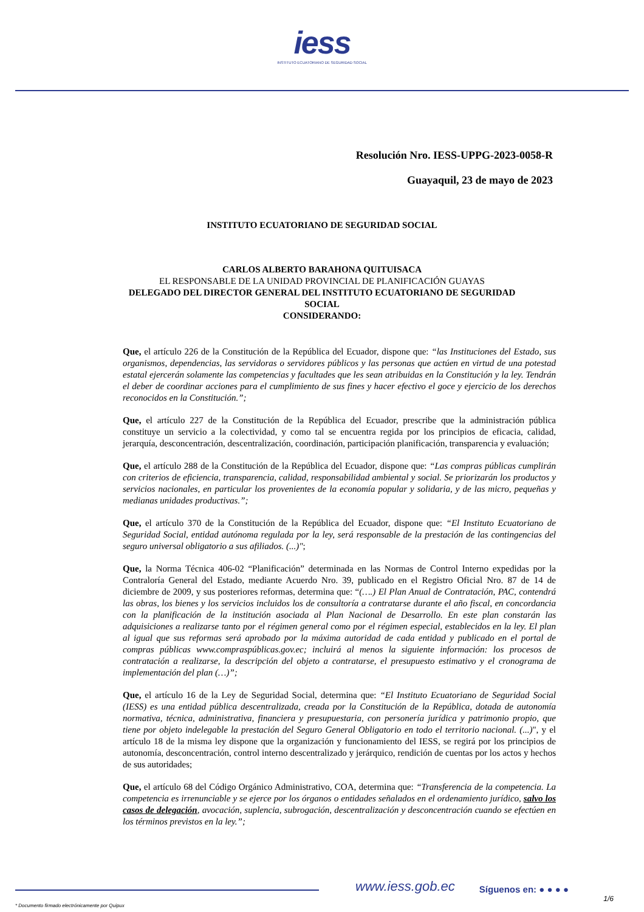iess
INSTITUTO ECUATORIANO DE SEGURIDAD SOCIAL
Resolución Nro. IESS-UPPG-2023-0058-R
Guayaquil, 23 de mayo de 2023
INSTITUTO ECUATORIANO DE SEGURIDAD SOCIAL
CARLOS ALBERTO BARAHONA QUITUISACA
EL RESPONSABLE DE LA UNIDAD PROVINCIAL DE PLANIFICACIÓN GUAYAS
DELEGADO DEL DIRECTOR GENERAL DEL INSTITUTO ECUATORIANO DE SEGURIDAD SOCIAL
CONSIDERANDO:
Que, el artículo 226 de la Constitución de la República del Ecuador, dispone que: “las Instituciones del Estado, sus organismos, dependencias, las servidoras o servidores públicos y las personas que actúen en virtud de una potestad estatal ejercerán solamente las competencias y facultades que les sean atribuidas en la Constitución y la ley. Tendrán el deber de coordinar acciones para el cumplimiento de sus fines y hacer efectivo el goce y ejercicio de los derechos reconocidos en la Constitución.”;
Que, el artículo 227 de la Constitución de la República del Ecuador, prescribe que la administración pública constituye un servicio a la colectividad, y como tal se encuentra regida por los principios de eficacia, calidad, jerarquía, desconcentración, descentralización, coordinación, participación planificación, transparencia y evaluación;
Que, el artículo 288 de la Constitución de la República del Ecuador, dispone que: “Las compras públicas cumplirán con criterios de eficiencia, transparencia, calidad, responsabilidad ambiental y social. Se priorizarán los productos y servicios nacionales, en particular los provenientes de la economía popular y solidaria, y de las micro, pequeñas y medianas unidades productivas.”;
Que, el artículo 370 de la Constitución de la República del Ecuador, dispone que: “El Instituto Ecuatoriano de Seguridad Social, entidad autónoma regulada por la ley, será responsable de la prestación de las contingencias del seguro universal obligatorio a sus afiliados. (...)";
Que, la Norma Técnica 406-02 “Planificación” determinada en las Normas de Control Interno expedidas por la Contraloría General del Estado, mediante Acuerdo Nro. 39, publicado en el Registro Oficial Nro. 87 de 14 de diciembre de 2009, y sus posteriores reformas, determina que: “(….) El Plan Anual de Contratación, PAC, contendrá las obras, los bienes y los servicios incluidos los de consultoría a contratarse durante el año fiscal, en concordancia con la planificación de la institución asociada al Plan Nacional de Desarrollo. En este plan constarán las adquisiciones a realizarse tanto por el régimen general como por el régimen especial, establecidos en la ley. El plan al igual que sus reformas será aprobado por la máxima autoridad de cada entidad y publicado en el portal de compras públicas www.compraspúblicas.gov.ec; incluirá al menos la siguiente información: los procesos de contratación a realizarse, la descripción del objeto a contratarse, el presupuesto estimativo y el cronograma de implementación del plan (…)”;
Que, el artículo 16 de la Ley de Seguridad Social, determina que: “El Instituto Ecuatoriano de Seguridad Social (IESS) es una entidad pública descentralizada, creada por la Constitución de la República, dotada de autonomía normativa, técnica, administrativa, financiera y presupuestaria, con personería jurídica y patrimonio propio, que tiene por objeto indelegable la prestación del Seguro General Obligatorio en todo el territorio nacional. (...)", y el artículo 18 de la misma ley dispone que la organización y funcionamiento del IESS, se regirá por los principios de autonomía, desconcentración, control interno descentralizado y jerárquico, rendición de cuentas por los actos y hechos de sus autoridades;
Que, el artículo 68 del Código Orgánico Administrativo, COA, determina que: “Transferencia de la competencia. La competencia es irrenunciable y se ejerce por los órganos o entidades señalados en el ordenamiento jurídico, salvo los casos de delegación, avocación, suplencia, subrogación, descentralización y desconcentración cuando se efectúen en los términos previstos en la ley.”;
www.iess.gob.ec
Síguenos en: ● ● ● ●
1/6
* Documento firmado electrónicamente por Quipux